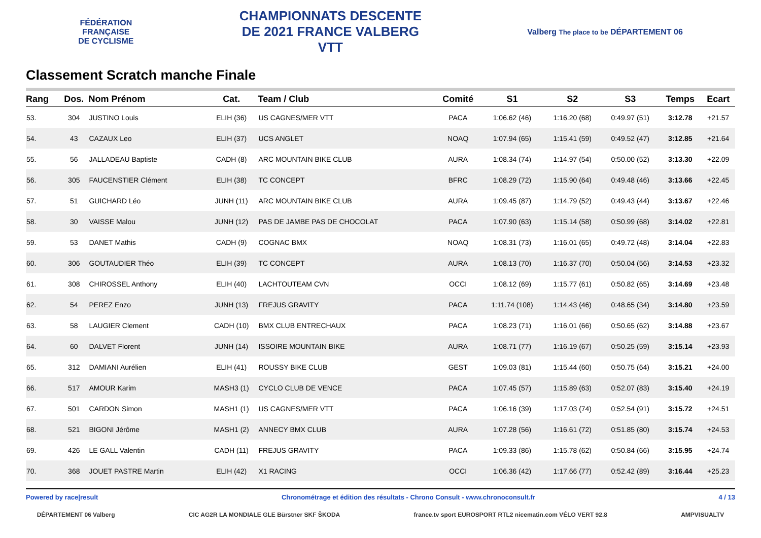FÉDÉRATION
FRANÇAISE
DE CYCLISME
CHAMPIONNATS DESCENTE
DE 2021 FRANCE VALBERG
VTT
Valberg The place to be DÉPARTEMENT 06
Classement Scratch manche Finale
| Rang | Dos. | Nom Prénom | Cat. | Team / Club | Comité | S1 | S2 | S3 | Temps | Ecart |
| --- | --- | --- | --- | --- | --- | --- | --- | --- | --- | --- |
| 53. | 304 | JUSTINO Louis | ELIH (36) | US CAGNES/MER VTT | PACA | 1:06.62 (46) | 1:16.20 (68) | 0:49.97 (51) | 3:12.78 | +21.57 |
| 54. | 43 | CAZAUX Leo | ELIH (37) | UCS ANGLET | NOAQ | 1:07.94 (65) | 1:15.41 (59) | 0:49.52 (47) | 3:12.85 | +21.64 |
| 55. | 56 | JALLADEAU Baptiste | CADH (8) | ARC MOUNTAIN BIKE CLUB | AURA | 1:08.34 (74) | 1:14.97 (54) | 0:50.00 (52) | 3:13.30 | +22.09 |
| 56. | 305 | FAUCENSTIER Clément | ELIH (38) | TC CONCEPT | BFRC | 1:08.29 (72) | 1:15.90 (64) | 0:49.48 (46) | 3:13.66 | +22.45 |
| 57. | 51 | GUICHARD Léo | JUNH (11) | ARC MOUNTAIN BIKE CLUB | AURA | 1:09.45 (87) | 1:14.79 (52) | 0:49.43 (44) | 3:13.67 | +22.46 |
| 58. | 30 | VAISSE Malou | JUNH (12) | PAS DE JAMBE PAS DE CHOCOLAT | PACA | 1:07.90 (63) | 1:15.14 (58) | 0:50.99 (68) | 3:14.02 | +22.81 |
| 59. | 53 | DANET Mathis | CADH (9) | COGNAC BMX | NOAQ | 1:08.31 (73) | 1:16.01 (65) | 0:49.72 (48) | 3:14.04 | +22.83 |
| 60. | 306 | GOUTAUDIER Théo | ELIH (39) | TC CONCEPT | AURA | 1:08.13 (70) | 1:16.37 (70) | 0:50.04 (56) | 3:14.53 | +23.32 |
| 61. | 308 | CHIROSSEL Anthony | ELIH (40) | LACHTOUTEAM CVN | OCCI | 1:08.12 (69) | 1:15.77 (61) | 0:50.82 (65) | 3:14.69 | +23.48 |
| 62. | 54 | PEREZ Enzo | JUNH (13) | FREJUS GRAVITY | PACA | 1:11.74 (108) | 1:14.43 (46) | 0:48.65 (34) | 3:14.80 | +23.59 |
| 63. | 58 | LAUGIER Clement | CADH (10) | BMX CLUB ENTRECHAUX | PACA | 1:08.23 (71) | 1:16.01 (66) | 0:50.65 (62) | 3:14.88 | +23.67 |
| 64. | 60 | DALVET Florent | JUNH (14) | ISSOIRE MOUNTAIN BIKE | AURA | 1:08.71 (77) | 1:16.19 (67) | 0:50.25 (59) | 3:15.14 | +23.93 |
| 65. | 312 | DAMIANI Aurélien | ELIH (41) | ROUSSY BIKE CLUB | GEST | 1:09.03 (81) | 1:15.44 (60) | 0:50.75 (64) | 3:15.21 | +24.00 |
| 66. | 517 | AMOUR Karim | MASH3 (1) | CYCLO CLUB DE VENCE | PACA | 1:07.45 (57) | 1:15.89 (63) | 0:52.07 (83) | 3:15.40 | +24.19 |
| 67. | 501 | CARDON Simon | MASH1 (1) | US CAGNES/MER VTT | PACA | 1:06.16 (39) | 1:17.03 (74) | 0:52.54 (91) | 3:15.72 | +24.51 |
| 68. | 521 | BIGONI Jérôme | MASH1 (2) | ANNECY BMX CLUB | AURA | 1:07.28 (56) | 1:16.61 (72) | 0:51.85 (80) | 3:15.74 | +24.53 |
| 69. | 426 | LE GALL Valentin | CADH (11) | FREJUS GRAVITY | PACA | 1:09.33 (86) | 1:15.78 (62) | 0:50.84 (66) | 3:15.95 | +24.74 |
| 70. | 368 | JOUET PASTRE Martin | ELIH (42) | X1 RACING | OCCI | 1:06.36 (42) | 1:17.66 (77) | 0:52.42 (89) | 3:16.44 | +25.23 |
Powered by race|result Chronométrage et édition des résultats - Chrono Consult - www.chronoconsult.fr 4 / 13
DÉPARTEMENT 06 Valberg CIC AG2R LA MONDIALE GLE Bürstner SKF ŠKODA france.tv sport EUROSPORT RTL2 nicematin.com VÉLO VERT 92.8 AMPVISUALTV